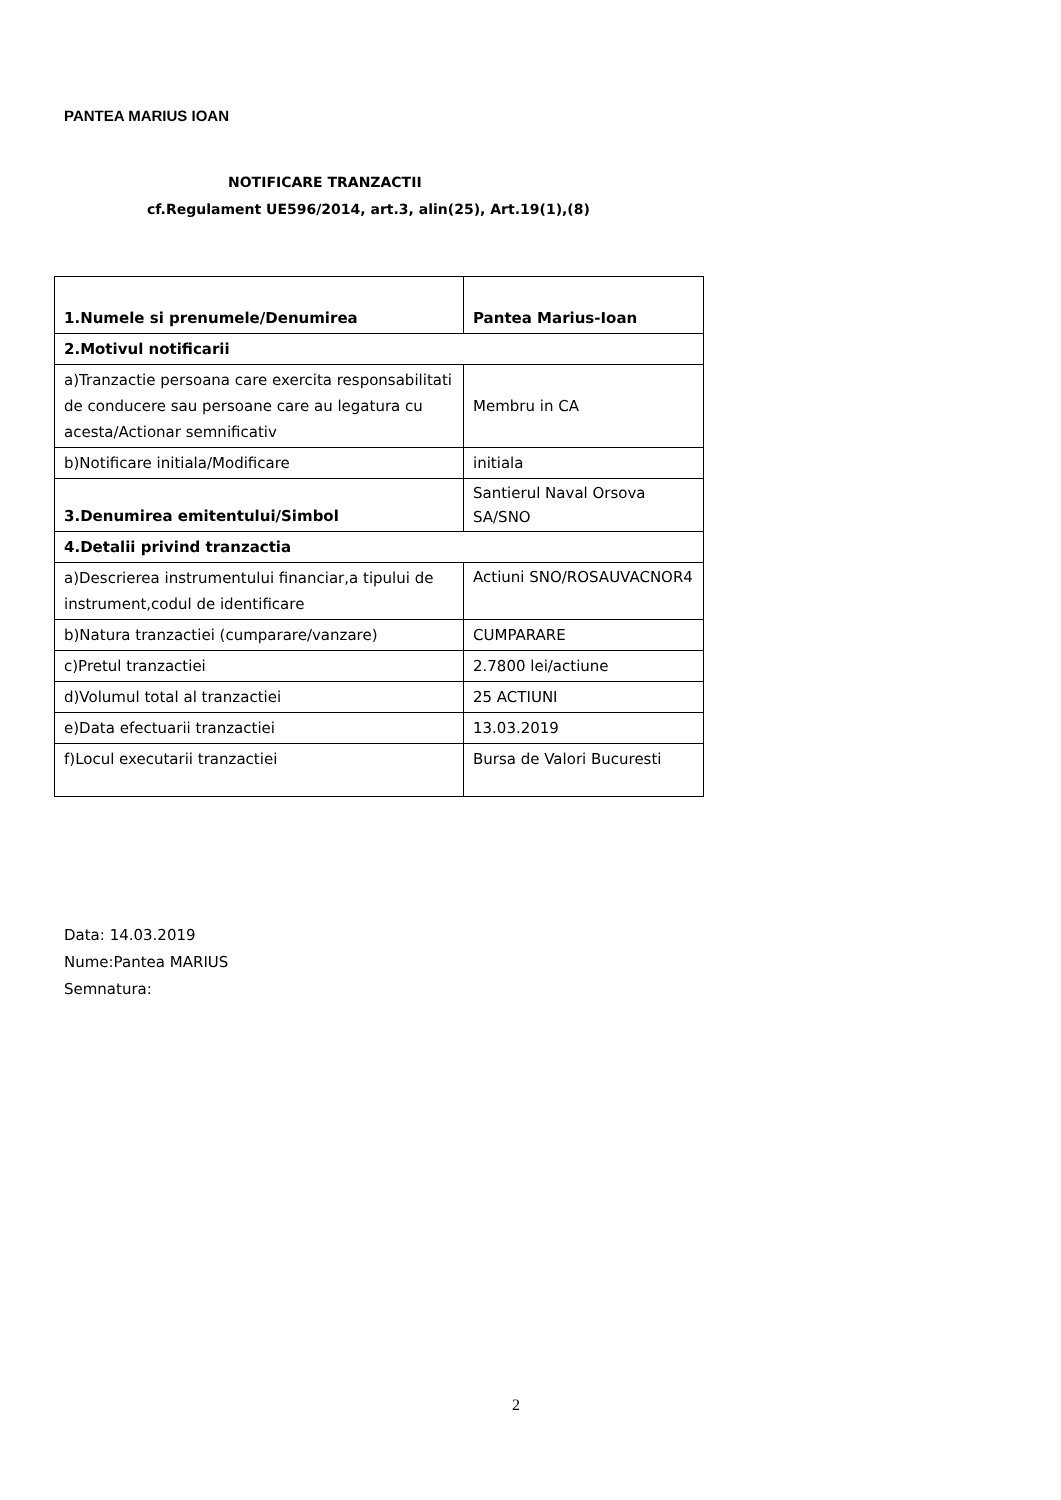PANTEA MARIUS IOAN
NOTIFICARE TRANZACTII
cf.Regulament UE596/2014, art.3, alin(25), Art.19(1),(8)
| 1.Numele si prenumele/Denumirea | Pantea Marius-Ioan |
| 2.Motivul notificarii | |
| a)Tranzactie persoana care exercita responsabilitati de conducere sau persoane care au legatura cu acesta/Actionar semnificativ | Membru in CA |
| b)Notificare initiala/Modificare | initiala |
| 3.Denumirea emitentului/Simbol | Santierul Naval Orsova SA/SNO |
| 4.Detalii privind tranzactia | |
| a)Descrierea instrumentului financiar,a tipului de instrument,codul de identificare | Actiuni SNO/ROSAUVACNOR4 |
| b)Natura tranzactiei (cumparare/vanzare) | CUMPARARE |
| c)Pretul tranzactiei | 2.7800 lei/actiune |
| d)Volumul total al tranzactiei | 25 ACTIUNI |
| e)Data efectuarii tranzactiei | 13.03.2019 |
| f)Locul executarii tranzactiei | Bursa de Valori Bucuresti |
Data: 14.03.2019
Nume:Pantea MARIUS
Semnatura:
2